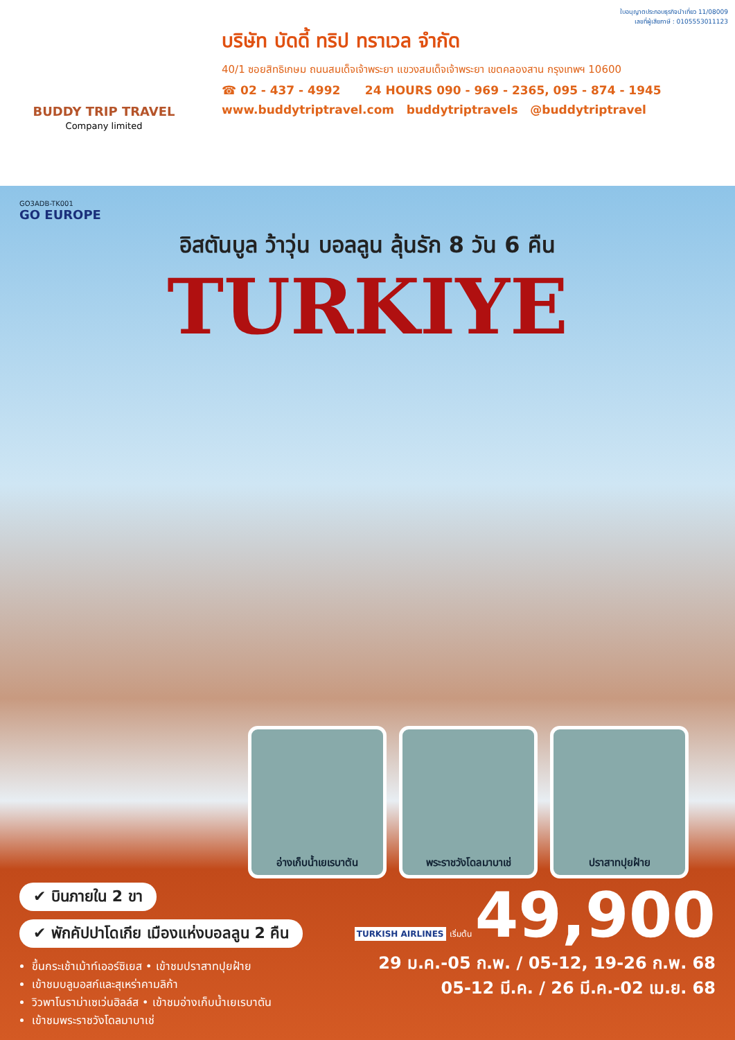BUDDY TRIP TRAVEL
Company limited
ใบอนุญาตประกอบธุรกิจนำเที่ยว 11/08009
เลขที่ผู้เสียภาษี : 0105553011123
บริษัท บัดดี้ ทริป ทราเวล จำกัด
40/1 ซอยสิทธิเกษม ถนนสมเด็จเจ้าพระยา แขวงสมเด็จเจ้าพระยา เขตคลองสาน กรุงเทพฯ 10600
☎ 02 - 437 - 4992 24 HOURS 090 - 969 - 2365, 095 - 874 - 1945
www.buddytriptravel.com buddytriptravels @buddytriptravel
GO3ADB-TK001
GO EUROPE
อิสตันบูล ว้าวุ่น บอลลูน ลุ้นรัก 8 วัน 6 คืน
TURKIYE
อ่างเก็บน้ำเยเรบาตัน พระราชวังโดลมาบาเช่ ปราสาทปุยฝ้าย
✔ บินภายใน 2 ขา
✔ พักคัปปาโดเกีย เมืองแห่งบอลลูน 2 คืน
ขึ้นกระเช้าเม้าท์เออร์ซิเยส • เข้าชมปราสาทปุยฝ้าย
เข้าชมบลูมอสก์และสุเหร่าคามลิก้า
วิวพาโนราม่าเซเว่นฮิลล์ส • เข้าชมอ่างเก็บน้ำเยเรบาตัน
เข้าชมพระราชวังโดลมาบาเช่
TURKISH AIRLINES เริ่มต้น 49,900
29 ม.ค.-05 ก.พ. / 05-12, 19-26 ก.พ. 68
05-12 มี.ค. / 26 มี.ค.-02 เม.ย. 68